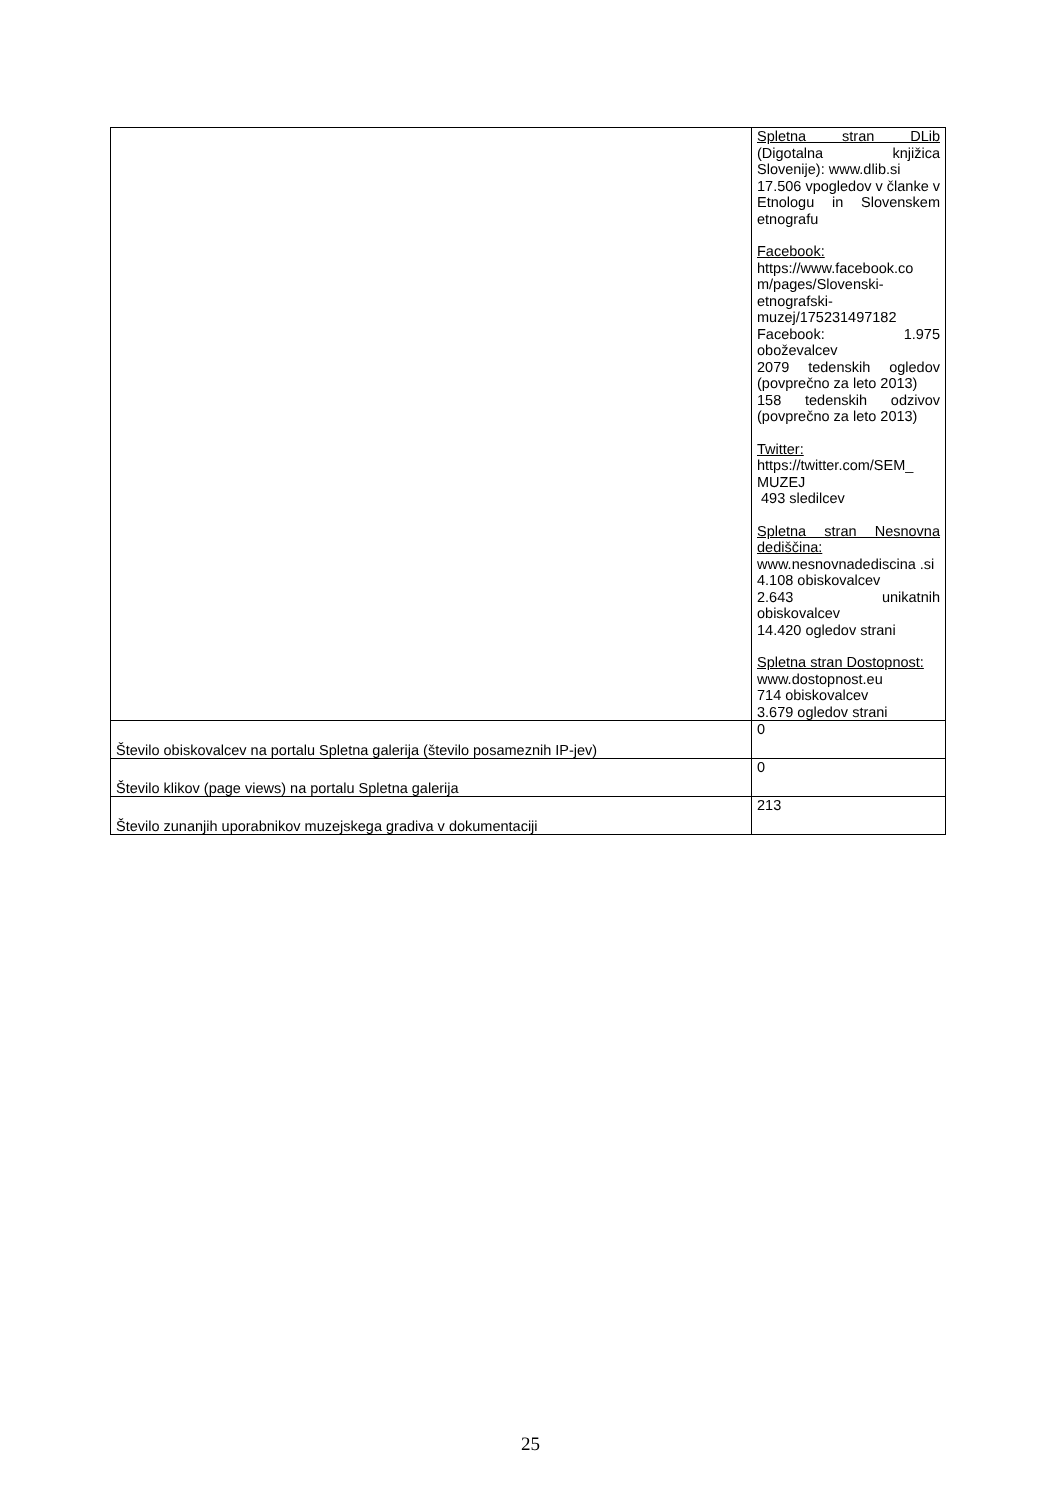| | Spletna stran DLib (Digotalna knjižica Slovenije): www.dlib.si 17.506 vpogledov v članke v Etnologu in Slovenskem etnografu Facebook: https://www.facebook.co m/pages/Slovenski-etnografski-muzej/175231497182 Facebook: 1.975 oboževalcev 2079 tedenskih ogledov (povprečno za leto 2013) 158 tedenskih odzivov (povprečno za leto 2013) Twitter: https://twitter.com/SEM_ MUZEJ 493 sledilcev Spletna stran Nesnovna dediščina: www.nesnovnadediscina .si 4.108 obiskovalcev 2.643 unikatnih obiskovalcev 14.420 ogledov strani Spletna stran Dostopnost: www.dostopnost.eu 714 obiskovalcev 3.679 ogledov strani |
| Število obiskovalcev na portalu Spletna galerija (število posameznih IP-jev) | 0 |
| Število klikov (page views) na portalu Spletna galerija | 0 |
| Število zunanjih uporabnikov muzejskega gradiva v dokumentaciji | 213 |
25